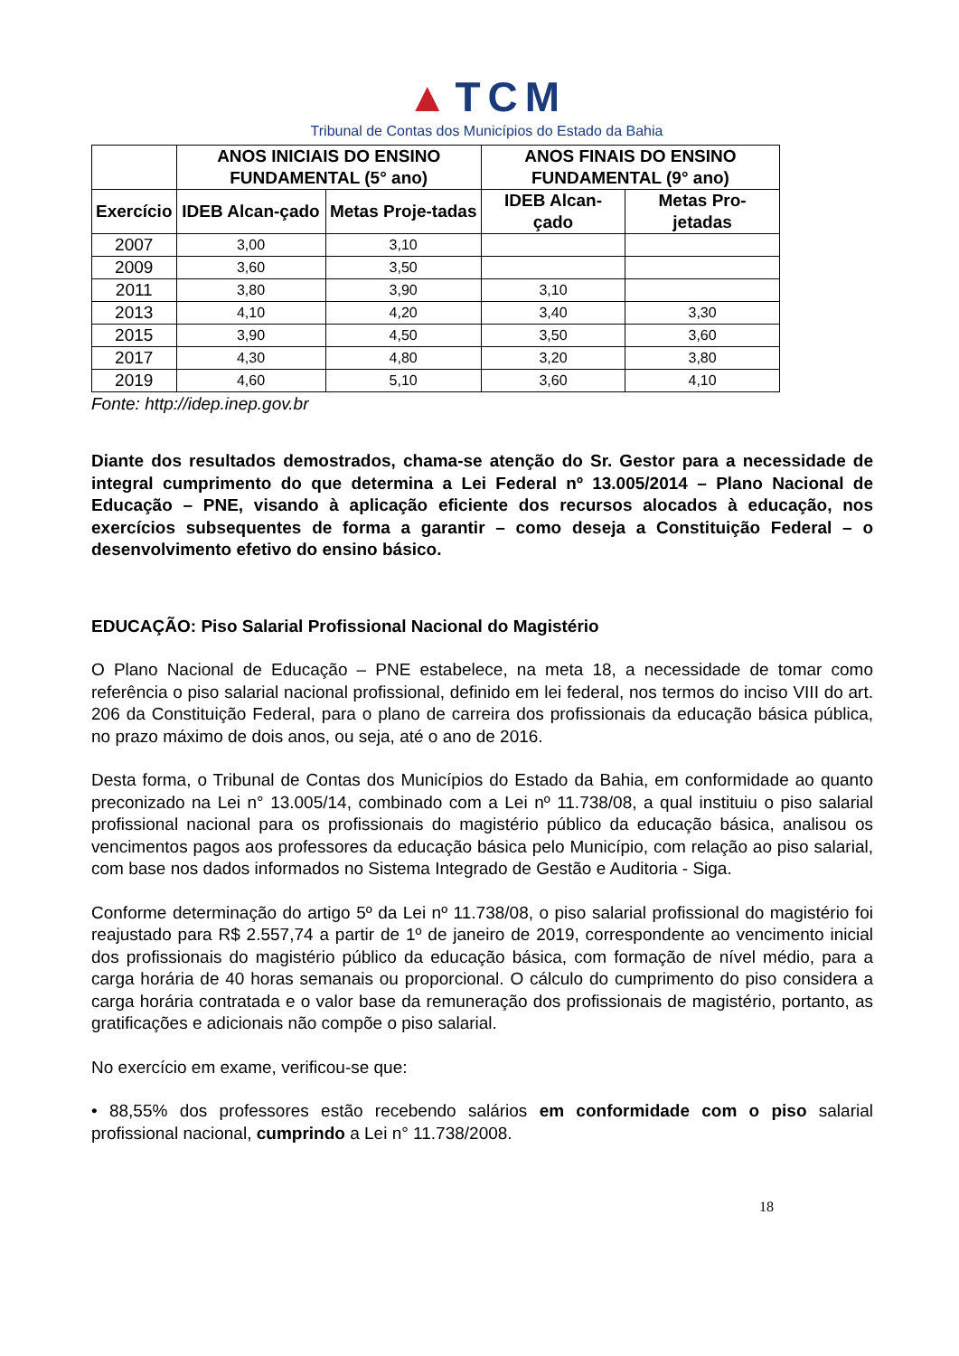▲TCM
Tribunal de Contas dos Municípios do Estado da Bahia
| | ANOS INICIAIS DO ENSINO FUNDAMENTAL (5° ano) | | ANOS FINAIS DO ENSINO FUNDAMENTAL (9° ano) | |
| --- | --- | --- | --- | --- |
| Exercício | IDEB Alcan-çado | Metas Proje-tadas | IDEB Alcan-çado | Metas Pro-jetadas |
| 2007 | 3,00 | 3,10 | | |
| 2009 | 3,60 | 3,50 | | |
| 2011 | 3,80 | 3,90 | 3,10 | |
| 2013 | 4,10 | 4,20 | 3,40 | 3,30 |
| 2015 | 3,90 | 4,50 | 3,50 | 3,60 |
| 2017 | 4,30 | 4,80 | 3,20 | 3,80 |
| 2019 | 4,60 | 5,10 | 3,60 | 4,10 |
Fonte: http://idep.inep.gov.br
Diante dos resultados demostrados, chama-se atenção do Sr. Gestor para a necessidade de integral cumprimento do que determina a Lei Federal nº 13.005/2014 – Plano Nacional de Educação – PNE, visando à aplicação eficiente dos recursos alocados à educação, nos exercícios subsequentes de forma a garantir – como deseja a Constituição Federal – o desenvolvimento efetivo do ensino básico.
EDUCAÇÃO: Piso Salarial Profissional Nacional do Magistério
O Plano Nacional de Educação – PNE estabelece, na meta 18, a necessidade de tomar como referência o piso salarial nacional profissional, definido em lei federal, nos termos do inciso VIII do art. 206 da Constituição Federal, para o plano de carreira dos profissionais da educação básica pública, no prazo máximo de dois anos, ou seja, até o ano de 2016.
Desta forma, o Tribunal de Contas dos Municípios do Estado da Bahia, em conformidade ao quanto preconizado na Lei n° 13.005/14, combinado com a Lei nº 11.738/08, a qual instituiu o piso salarial profissional nacional para os profissionais do magistério público da educação básica, analisou os vencimentos pagos aos professores da educação básica pelo Município, com relação ao piso salarial, com base nos dados informados no Sistema Integrado de Gestão e Auditoria - Siga.
Conforme determinação do artigo 5º da Lei nº 11.738/08, o piso salarial profissional do magistério foi reajustado para R$ 2.557,74 a partir de 1º de janeiro de 2019, correspondente ao vencimento inicial dos profissionais do magistério público da educação básica, com formação de nível médio, para a carga horária de 40 horas semanais ou proporcional. O cálculo do cumprimento do piso considera a carga horária contratada e o valor base da remuneração dos profissionais de magistério, portanto, as gratificações e adicionais não compõe o piso salarial.
No exercício em exame, verificou-se que:
• 88,55% dos professores estão recebendo salários em conformidade com o piso salarial profissional nacional, cumprindo a Lei n° 11.738/2008.
18